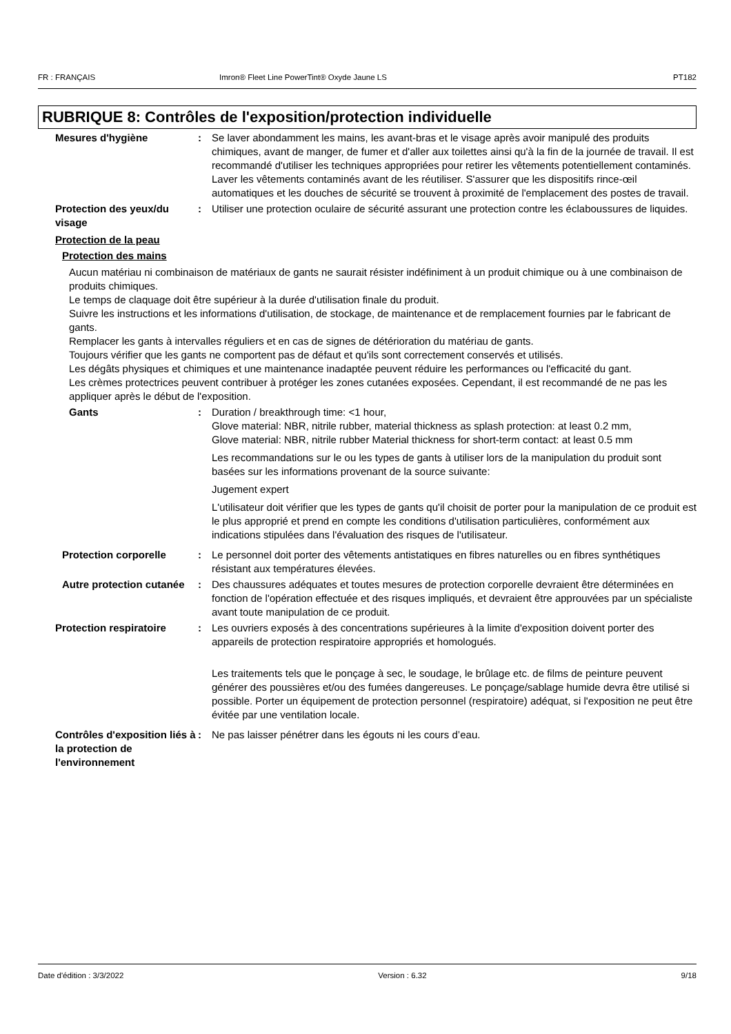FR : FRANÇAIS Imron® Fleet Line PowerTint® Oxyde Jaune LS PT182
RUBRIQUE 8: Contrôles de l'exposition/protection individuelle
Mesures d'hygiène : Se laver abondamment les mains, les avant-bras et le visage après avoir manipulé des produits chimiques, avant de manger, de fumer et d'aller aux toilettes ainsi qu'à la fin de la journée de travail. Il est recommandé d'utiliser les techniques appropriées pour retirer les vêtements potentiellement contaminés. Laver les vêtements contaminés avant de les réutiliser. S'assurer que les dispositifs rince-œil automatiques et les douches de sécurité se trouvent à proximité de l'emplacement des postes de travail.
Protection des yeux/du visage
: Utiliser une protection oculaire de sécurité assurant une protection contre les éclaboussures de liquides.
Protection de la peau
Protection des mains
Aucun matériau ni combinaison de matériaux de gants ne saurait résister indéfiniment à un produit chimique ou à une combinaison de produits chimiques.
Le temps de claquage doit être supérieur à la durée d'utilisation finale du produit.
Suivre les instructions et les informations d'utilisation, de stockage, de maintenance et de remplacement fournies par le fabricant de gants.
Remplacer les gants à intervalles réguliers et en cas de signes de détérioration du matériau de gants.
Toujours vérifier que les gants ne comportent pas de défaut et qu'ils sont correctement conservés et utilisés.
Les dégâts physiques et chimiques et une maintenance inadaptée peuvent réduire les performances ou l'efficacité du gant.
Les crèmes protectrices peuvent contribuer à protéger les zones cutanées exposées. Cependant, il est recommandé de ne pas les appliquer après le début de l'exposition.
Gants : Duration / breakthrough time: <1 hour,
Glove material: NBR, nitrile rubber, material thickness as splash protection: at least 0.2 mm,
Glove material: NBR, nitrile rubber Material thickness for short-term contact: at least 0.5 mm
Les recommandations sur le ou les types de gants à utiliser lors de la manipulation du produit sont basées sur les informations provenant de la source suivante:
Jugement expert
L'utilisateur doit vérifier que les types de gants qu'il choisit de porter pour la manipulation de ce produit est le plus approprié et prend en compte les conditions d'utilisation particulières, conformément aux indications stipulées dans l'évaluation des risques de l'utilisateur.
Protection corporelle : Le personnel doit porter des vêtements antistatiques en fibres naturelles ou en fibres synthétiques résistant aux températures élevées.
Autre protection cutanée : Des chaussures adéquates et toutes mesures de protection corporelle devraient être déterminées en fonction de l'opération effectuée et des risques impliqués, et devraient être approuvées par un spécialiste avant toute manipulation de ce produit.
Protection respiratoire : Les ouvriers exposés à des concentrations supérieures à la limite d'exposition doivent porter des appareils de protection respiratoire appropriés et homologués.
Les traitements tels que le ponçage à sec, le soudage, le brûlage etc. de films de peinture peuvent générer des poussières et/ou des fumées dangereuses. Le ponçage/sablage humide devra être utilisé si possible. Porter un équipement de protection personnel (respiratoire) adéquat, si l'exposition ne peut être évitée par une ventilation locale.
Contrôles d'exposition liés à la protection de l'environnement
: Ne pas laisser pénétrer dans les égouts ni les cours d’eau.
Date d'édition : 3/3/2022 Version : 6.32 9/18